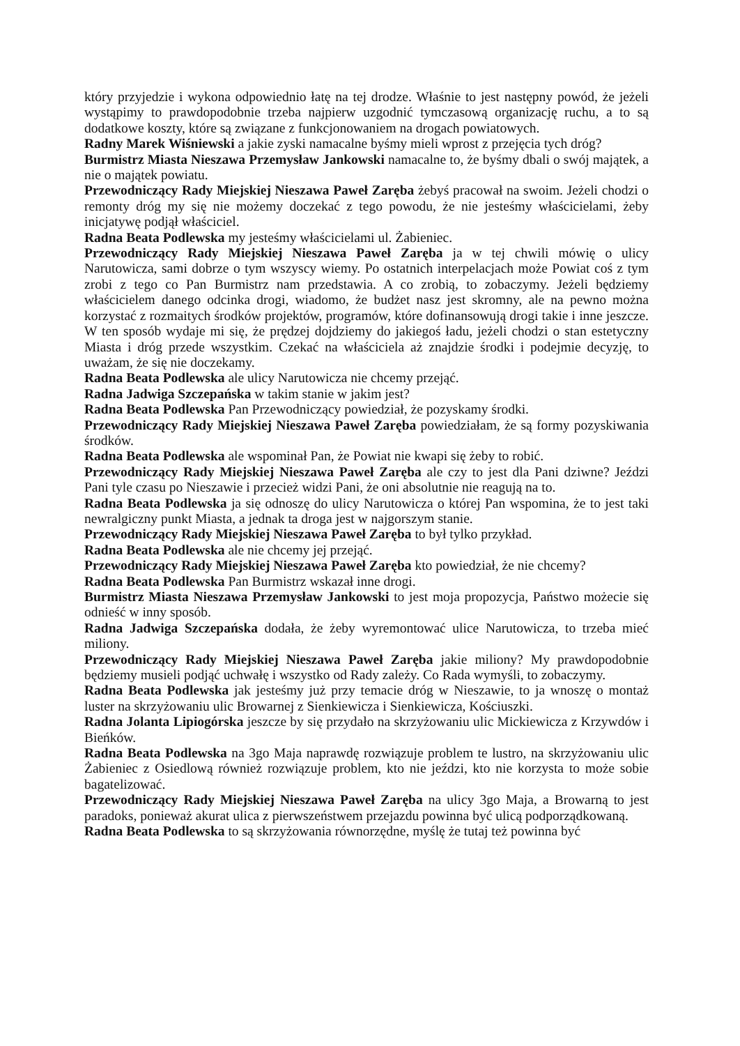który przyjedzie i wykona odpowiednio łatę na tej drodze. Właśnie to jest następny powód, że jeżeli wystąpimy to prawdopodobnie trzeba najpierw uzgodnić tymczasową organizację ruchu, a to są dodatkowe koszty, które są związane z funkcjonowaniem na drogach powiatowych.
Radny Marek Wiśniewski a jakie zyski namacalne byśmy mieli wprost z przejęcia tych dróg?
Burmistrz Miasta Nieszawa Przemysław Jankowski namacalne to, że byśmy dbali o swój majątek, a nie o majątek powiatu.
Przewodniczący Rady Miejskiej Nieszawa Paweł Zaręba żebyś pracował na swoim. Jeżeli chodzi o remonty dróg my się nie możemy doczekać z tego powodu, że nie jesteśmy właścicielami, żeby inicjatywę podjął właściciel.
Radna Beata Podlewska my jesteśmy właścicielami ul. Żabieniec.
Przewodniczący Rady Miejskiej Nieszawa Paweł Zaręba ja w tej chwili mówię o ulicy Narutowicza, sami dobrze o tym wszyscy wiemy. Po ostatnich interpelacjach może Powiat coś z tym zrobi z tego co Pan Burmistrz nam przedstawia. A co zrobią, to zobaczymy. Jeżeli będziemy właścicielem danego odcinka drogi, wiadomo, że budżet nasz jest skromny, ale na pewno można korzystać z rozmaitych środków projektów, programów, które dofinansowują drogi takie i inne jeszcze. W ten sposób wydaje mi się, że prędzej dojdziemy do jakiegoś ładu, jeżeli chodzi o stan estetyczny Miasta i dróg przede wszystkim. Czekać na właściciela aż znajdzie środki i podejmie decyzję, to uważam, że się nie doczekamy.
Radna Beata Podlewska ale ulicy Narutowicza nie chcemy przejąć.
Radna Jadwiga Szczepańska w takim stanie w jakim jest?
Radna Beata Podlewska Pan Przewodniczący powiedział, że pozyskamy środki.
Przewodniczący Rady Miejskiej Nieszawa Paweł Zaręba powiedziałam, że są formy pozyskiwania środków.
Radna Beata Podlewska ale wspominał Pan, że Powiat nie kwapi się żeby to robić.
Przewodniczący Rady Miejskiej Nieszawa Paweł Zaręba ale czy to jest dla Pani dziwne? Jeździ Pani tyle czasu po Nieszawie i przecież widzi Pani, że oni absolutnie nie reagują na to.
Radna Beata Podlewska ja się odnoszę do ulicy Narutowicza o której Pan wspomina, że to jest taki newralgiczny punkt Miasta, a jednak ta droga jest w najgorszym stanie.
Przewodniczący Rady Miejskiej Nieszawa Paweł Zaręba to był tylko przykład.
Radna Beata Podlewska ale nie chcemy jej przejąć.
Przewodniczący Rady Miejskiej Nieszawa Paweł Zaręba kto powiedział, że nie chcemy?
Radna Beata Podlewska Pan Burmistrz wskazał inne drogi.
Burmistrz Miasta Nieszawa Przemysław Jankowski to jest moja propozycja, Państwo możecie się odnieść w inny sposób.
Radna Jadwiga Szczepańska dodała, że żeby wyremontować ulice Narutowicza, to trzeba mieć miliony.
Przewodniczący Rady Miejskiej Nieszawa Paweł Zaręba jakie miliony? My prawdopodobnie będziemy musieli podjąć uchwałę i wszystko od Rady zależy. Co Rada wymyśli, to zobaczymy.
Radna Beata Podlewska jak jesteśmy już przy temacie dróg w Nieszawie, to ja wnoszę o montaż luster na skrzyżowaniu ulic Browarnej z Sienkiewicza i Sienkiewicza, Kościuszki.
Radna Jolanta Lipiogórska jeszcze by się przydało na skrzyżowaniu ulic Mickiewicza z Krzywdów i Bieńków.
Radna Beata Podlewska na 3go Maja naprawdę rozwiązuje problem te lustro, na skrzyżowaniu ulic Żabieniec z Osiedlową również rozwiązuje problem, kto nie jeździ, kto nie korzysta to może sobie bagatelizować.
Przewodniczący Rady Miejskiej Nieszawa Paweł Zaręba na ulicy 3go Maja, a Browarną to jest paradoks, ponieważ akurat ulica z pierwszeństwem przejazdu powinna być ulicą podporządkowaną.
Radna Beata Podlewska to są skrzyżowania równorzędne, myślę że tutaj też powinna być